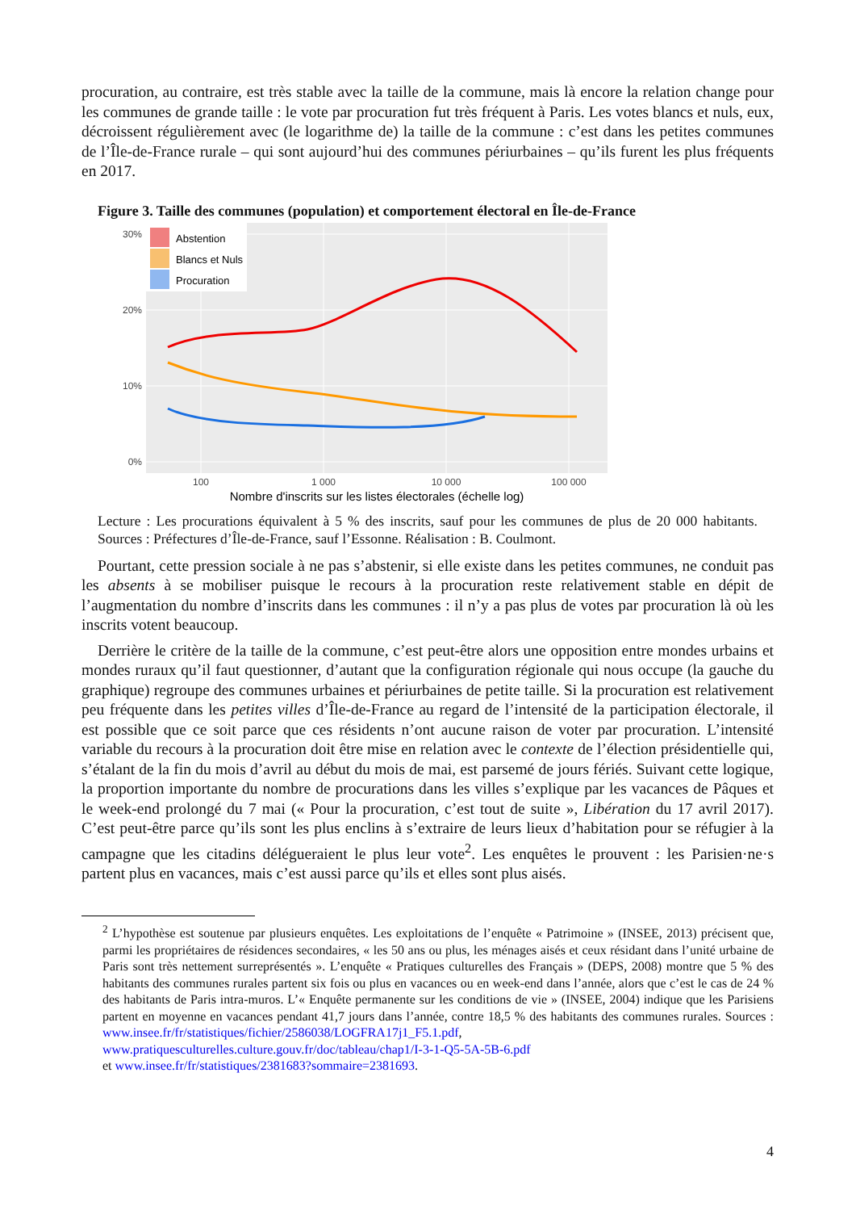procuration, au contraire, est très stable avec la taille de la commune, mais là encore la relation change pour les communes de grande taille : le vote par procuration fut très fréquent à Paris. Les votes blancs et nuls, eux, décroissent régulièrement avec (le logarithme de) la taille de la commune : c’est dans les petites communes de l’Île-de-France rurale – qui sont aujourd’hui des communes périurbaines – qu’ils furent les plus fréquents en 2017.
Figure 3. Taille des communes (population) et comportement électoral en Île-de-France
Abstention
Blancs et Nuls
Procuration
30%
20%
10%
0%
100
1 000
10 000
100 000
Nombre d'inscrits sur les listes électorales (échelle log)
Lecture : Les procurations équivalent à 5 % des inscrits, sauf pour les communes de plus de 20 000 habitants. Sources : Préfectures d’Île-de-France, sauf l’Essonne. Réalisation : B. Coulmont.
Pourtant, cette pression sociale à ne pas s’abstenir, si elle existe dans les petites communes, ne conduit pas les absents à se mobiliser puisque le recours à la procuration reste relativement stable en dépit de l’augmentation du nombre d’inscrits dans les communes : il n’y a pas plus de votes par procuration là où les inscrits votent beaucoup.
Derrière le critère de la taille de la commune, c’est peut-être alors une opposition entre mondes urbains et mondes ruraux qu’il faut questionner, d’autant que la configuration régionale qui nous occupe (la gauche du graphique) regroupe des communes urbaines et périurbaines de petite taille. Si la procuration est relativement peu fréquente dans les petites villes d’Île-de-France au regard de l’intensité de la participation électorale, il est possible que ce soit parce que ces résidents n’ont aucune raison de voter par procuration. L’intensité variable du recours à la procuration doit être mise en relation avec le contexte de l’élection présidentielle qui, s’étalant de la fin du mois d’avril au début du mois de mai, est parsemé de jours fériés. Suivant cette logique, la proportion importante du nombre de procurations dans les villes s’explique par les vacances de Pâques et le week-end prolongé du 7 mai (« Pour la procuration, c’est tout de suite », Libération du 17 avril 2017). C’est peut-être parce qu’ils sont les plus enclins à s’extraire de leurs lieux d’habitation pour se réfugier à la campagne que les citadins délégueraient le plus leur vote<sup>2</sup>. Les enquêtes le prouvent : les Parisien·ne·s partent plus en vacances, mais c’est aussi parce qu’ils et elles sont plus aisés.
<sup>2</sup> L’hypothèse est soutenue par plusieurs enquêtes. Les exploitations de l’enquête « Patrimoine » (INSEE, 2013) précisent que, parmi les propriétaires de résidences secondaires, « les 50 ans ou plus, les ménages aisés et ceux résidant dans l’unité urbaine de Paris sont très nettement surreprésentés ». L’enquête « Pratiques culturelles des Français » (DEPS, 2008) montre que 5 % des habitants des communes rurales partent six fois ou plus en vacances ou en week-end dans l’année, alors que c’est le cas de 24 % des habitants de Paris intra-muros. L’« Enquête permanente sur les conditions de vie » (INSEE, 2004) indique que les Parisiens partent en moyenne en vacances pendant 41,7 jours dans l’année, contre 18,5 % des habitants des communes rurales. Sources : www.insee.fr/fr/statistiques/fichier/2586038/LOGFRA17j1_F5.1.pdf, www.pratiquesculturelles.culture.gouv.fr/doc/tableau/chap1/I-3-1-Q5-5A-5B-6.pdf
et www.insee.fr/fr/statistiques/2381683?sommaire=2381693.
4